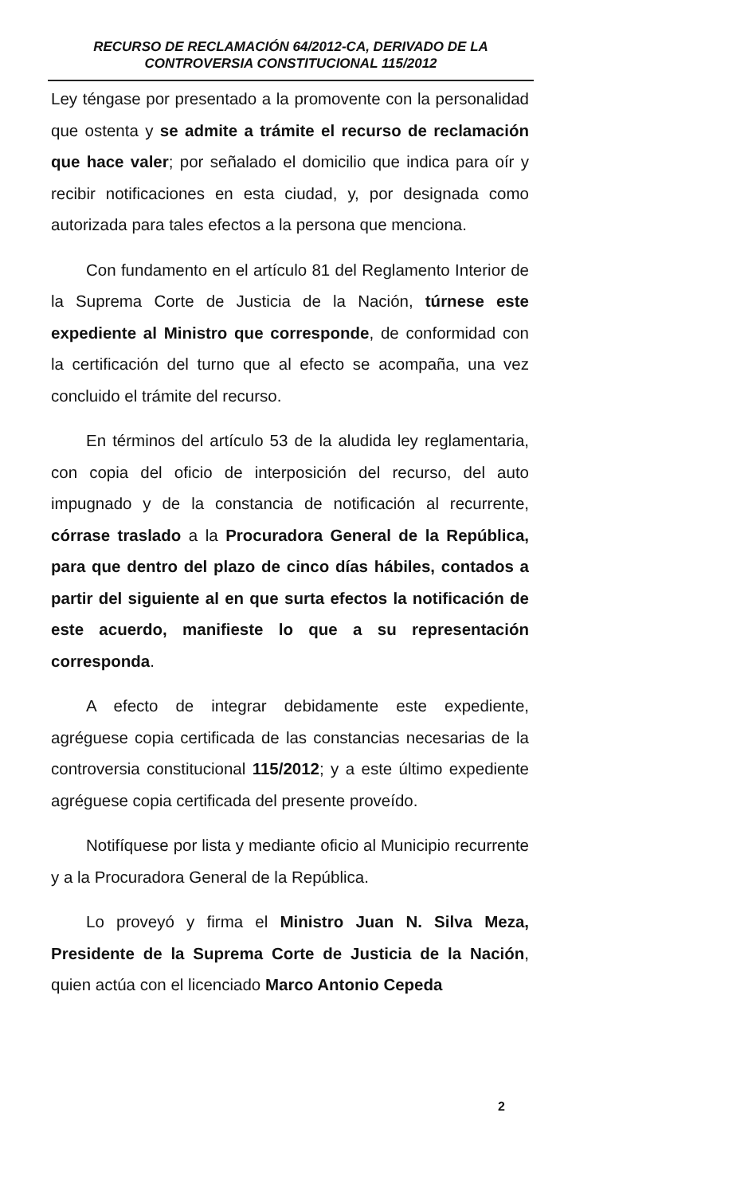RECURSO DE RECLAMACIÓN 64/2012-CA, DERIVADO DE LA CONTROVERSIA CONSTITUCIONAL 115/2012
Ley téngase por presentado a la promovente con la personalidad que ostenta y se admite a trámite el recurso de reclamación que hace valer; por señalado el domicilio que indica para oír y recibir notificaciones en esta ciudad, y, por designada como autorizada para tales efectos a la persona que menciona.
Con fundamento en el artículo 81 del Reglamento Interior de la Suprema Corte de Justicia de la Nación, túrnese este expediente al Ministro que corresponde, de conformidad con la certificación del turno que al efecto se acompaña, una vez concluido el trámite del recurso.
En términos del artículo 53 de la aludida ley reglamentaria, con copia del oficio de interposición del recurso, del auto impugnado y de la constancia de notificación al recurrente, córrase traslado a la Procuradora General de la República, para que dentro del plazo de cinco días hábiles, contados a partir del siguiente al en que surta efectos la notificación de este acuerdo, manifieste lo que a su representación corresponda.
A efecto de integrar debidamente este expediente, agréguese copia certificada de las constancias necesarias de la controversia constitucional 115/2012; y a este último expediente agréguese copia certificada del presente proveído.
Notifíquese por lista y mediante oficio al Municipio recurrente y a la Procuradora General de la República.
Lo proveyó y firma el Ministro Juan N. Silva Meza, Presidente de la Suprema Corte de Justicia de la Nación, quien actúa con el licenciado Marco Antonio Cepeda
2